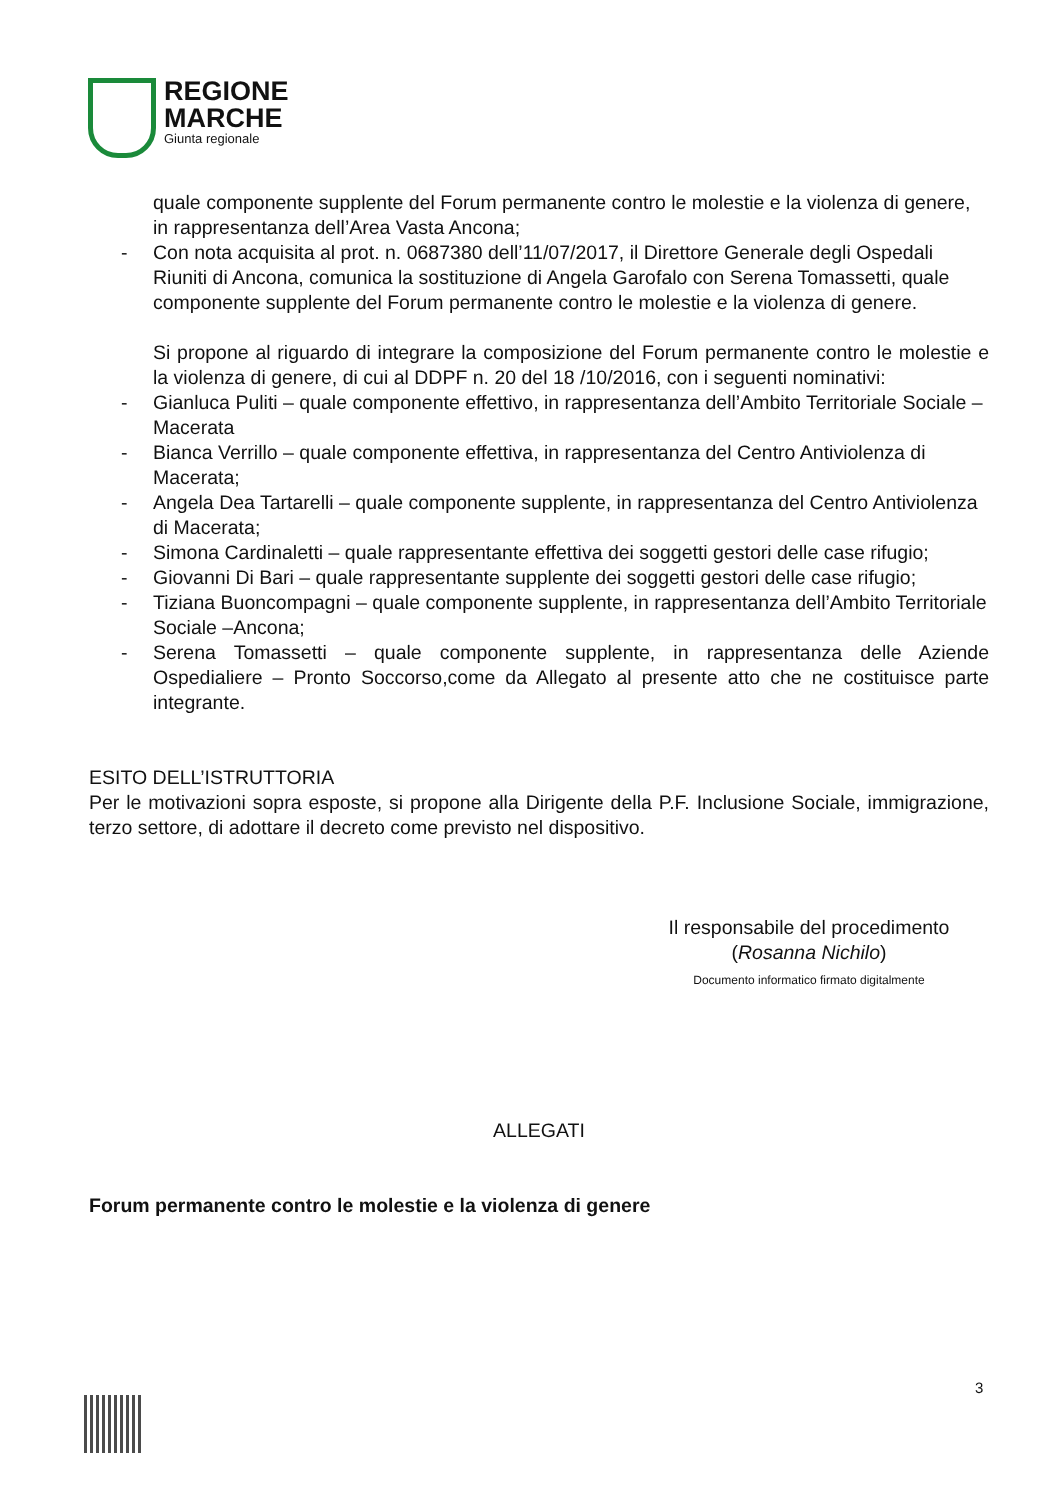REGIONE
MARCHE
Giunta regionale
quale componente supplente del Forum permanente contro le molestie e la violenza di genere, in rappresentanza dell’Area Vasta Ancona;
- Con nota acquisita al prot. n. 0687380 dell’11/07/2017, il Direttore Generale degli Ospedali Riuniti di Ancona, comunica la sostituzione di Angela Garofalo con Serena Tomassetti, quale componente supplente del Forum permanente contro le molestie e la violenza di genere.
Si propone al riguardo di integrare la composizione del Forum permanente contro le molestie e la violenza di genere, di cui al DDPF n. 20 del 18 /10/2016, con i seguenti nominativi:
- Gianluca Puliti – quale componente effettivo, in rappresentanza dell’Ambito Territoriale Sociale – Macerata
- Bianca Verrillo – quale componente effettiva, in rappresentanza del Centro Antiviolenza di Macerata;
- Angela Dea Tartarelli – quale componente supplente, in rappresentanza del Centro Antiviolenza di Macerata;
- Simona Cardinaletti – quale rappresentante effettiva dei soggetti gestori delle case rifugio;
- Giovanni Di Bari – quale rappresentante supplente dei soggetti gestori delle case rifugio;
- Tiziana Buoncompagni – quale componente supplente, in rappresentanza dell’Ambito Territoriale Sociale –Ancona;
- Serena Tomassetti – quale componente supplente, in rappresentanza delle Aziende Ospedialiere – Pronto Soccorso,come da Allegato al presente atto che ne costituisce parte integrante.
ESITO DELL’ISTRUTTORIA
Per le motivazioni sopra esposte, si propone alla Dirigente della P.F. Inclusione Sociale, immigrazione, terzo settore, di adottare il decreto come previsto nel dispositivo.
Il responsabile del procedimento
(Rosanna Nichilo)
Documento informatico firmato digitalmente
ALLEGATI
Forum permanente contro le molestie e la violenza di genere
3